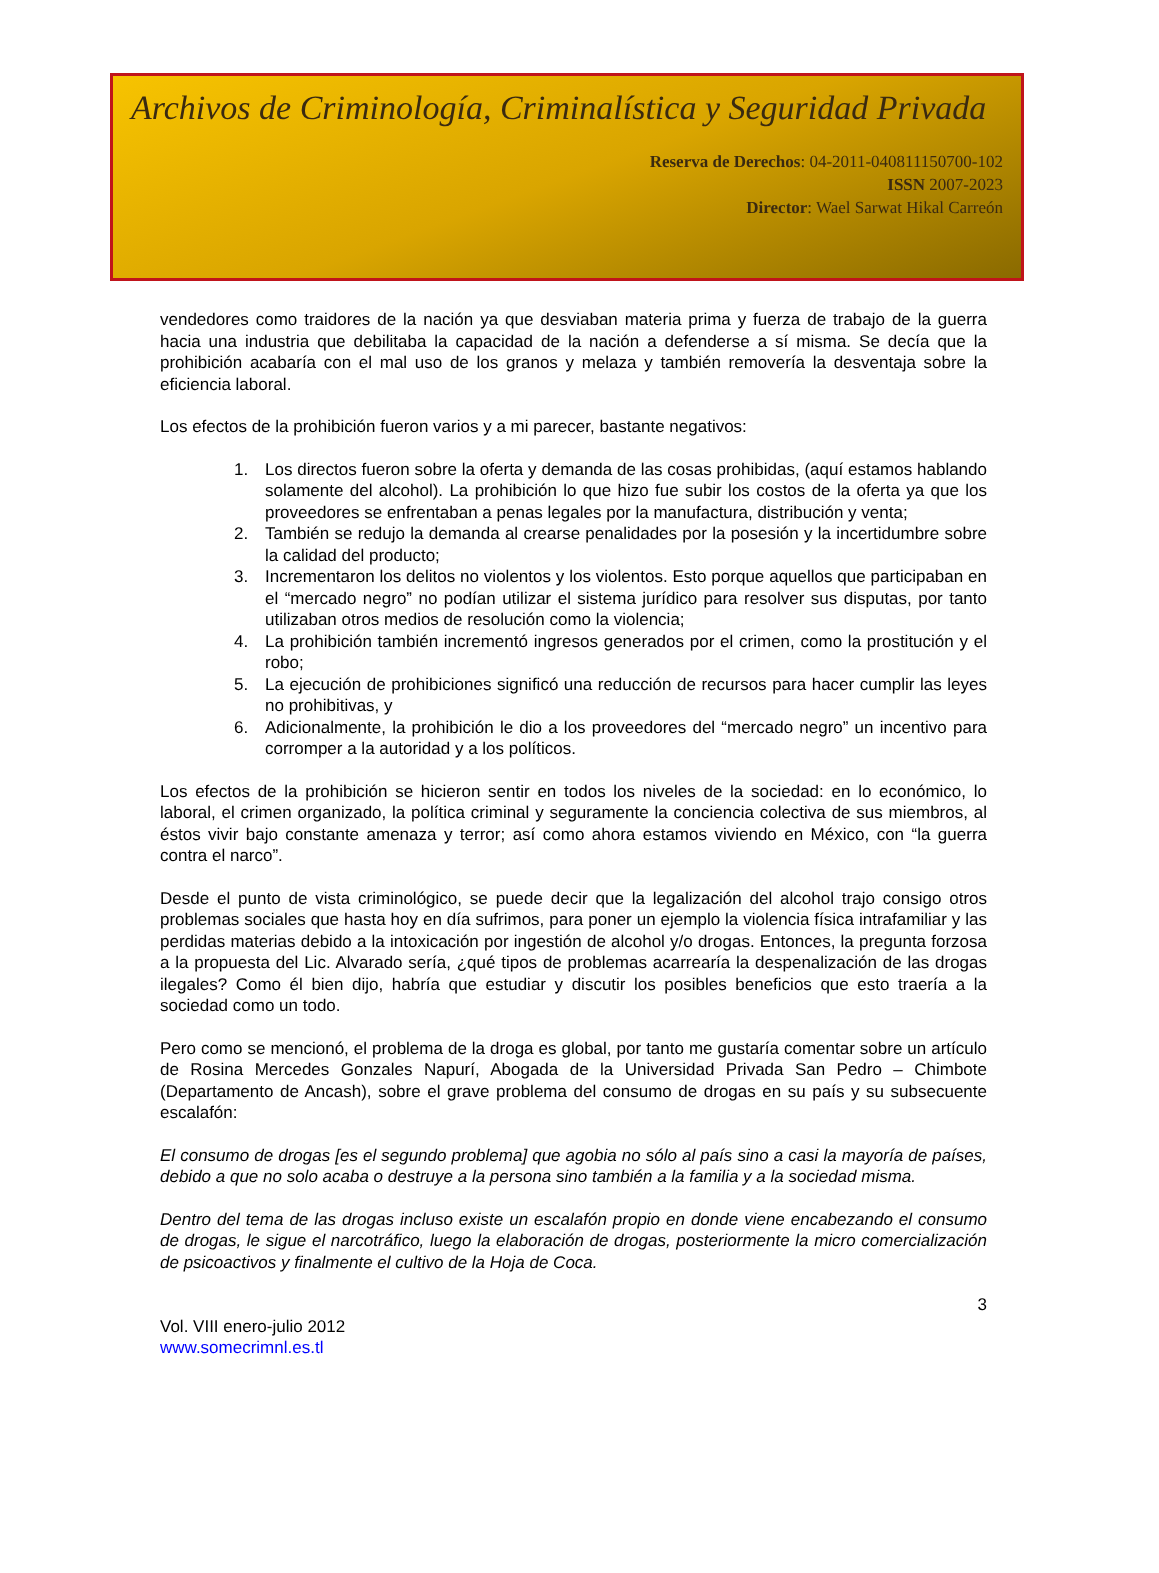Archivos de Criminología, Criminalística y Seguridad Privada
Reserva de Derechos: 04-2011-040811150700-102
ISSN 2007-2023
Director: Wael Sarwat Hikal Carreón
vendedores como traidores de la nación ya que desviaban materia prima y fuerza de trabajo de la guerra hacia una industria que debilitaba la capacidad de la nación a defenderse a sí misma. Se decía que la prohibición acabaría con el mal uso de los granos y melaza y también removería la desventaja sobre la eficiencia laboral.
Los efectos de la prohibición fueron varios y a mi parecer, bastante negativos:
1. Los directos fueron sobre la oferta y demanda de las cosas prohibidas, (aquí estamos hablando solamente del alcohol). La prohibición lo que hizo fue subir los costos de la oferta ya que los proveedores se enfrentaban a penas legales por la manufactura, distribución y venta;
2. También se redujo la demanda al crearse penalidades por la posesión y la incertidumbre sobre la calidad del producto;
3. Incrementaron los delitos no violentos y los violentos. Esto porque aquellos que participaban en el “mercado negro” no podían utilizar el sistema jurídico para resolver sus disputas, por tanto utilizaban otros medios de resolución como la violencia;
4. La prohibición también incrementó ingresos generados por el crimen, como la prostitución y el robo;
5. La ejecución de prohibiciones significó una reducción de recursos para hacer cumplir las leyes no prohibitivas, y
6. Adicionalmente, la prohibición le dio a los proveedores del “mercado negro” un incentivo para corromper a la autoridad y a los políticos.
Los efectos de la prohibición se hicieron sentir en todos los niveles de la sociedad: en lo económico, lo laboral, el crimen organizado, la política criminal y seguramente la conciencia colectiva de sus miembros, al éstos vivir bajo constante amenaza y terror; así como ahora estamos viviendo en México, con “la guerra contra el narco”.
Desde el punto de vista criminológico, se puede decir que la legalización del alcohol trajo consigo otros problemas sociales que hasta hoy en día sufrimos, para poner un ejemplo la violencia física intrafamiliar y las perdidas materias debido a la intoxicación por ingestión de alcohol y/o drogas. Entonces, la pregunta forzosa a la propuesta del Lic. Alvarado sería, ¿qué tipos de problemas acarrearía la despenalización de las drogas ilegales? Como él bien dijo, habría que estudiar y discutir los posibles beneficios que esto traería a la sociedad como un todo.
Pero como se mencionó, el problema de la droga es global, por tanto me gustaría comentar sobre un artículo de Rosina Mercedes Gonzales Napurí, Abogada de la Universidad Privada San Pedro – Chimbote (Departamento de Ancash), sobre el grave problema del consumo de drogas en su país y su subsecuente escalafón:
El consumo de drogas [es el segundo problema] que agobia no sólo al país sino a casi la mayoría de países, debido a que no solo acaba o destruye a la persona sino también a la familia y a la sociedad misma.
Dentro del tema de las drogas incluso existe un escalafón propio en donde viene encabezando el consumo de drogas, le sigue el narcotráfico, luego la elaboración de drogas, posteriormente la micro comercialización de psicoactivos y finalmente el cultivo de la Hoja de Coca.
3
Vol. VIII enero-julio 2012
www.somecrimnl.es.tl